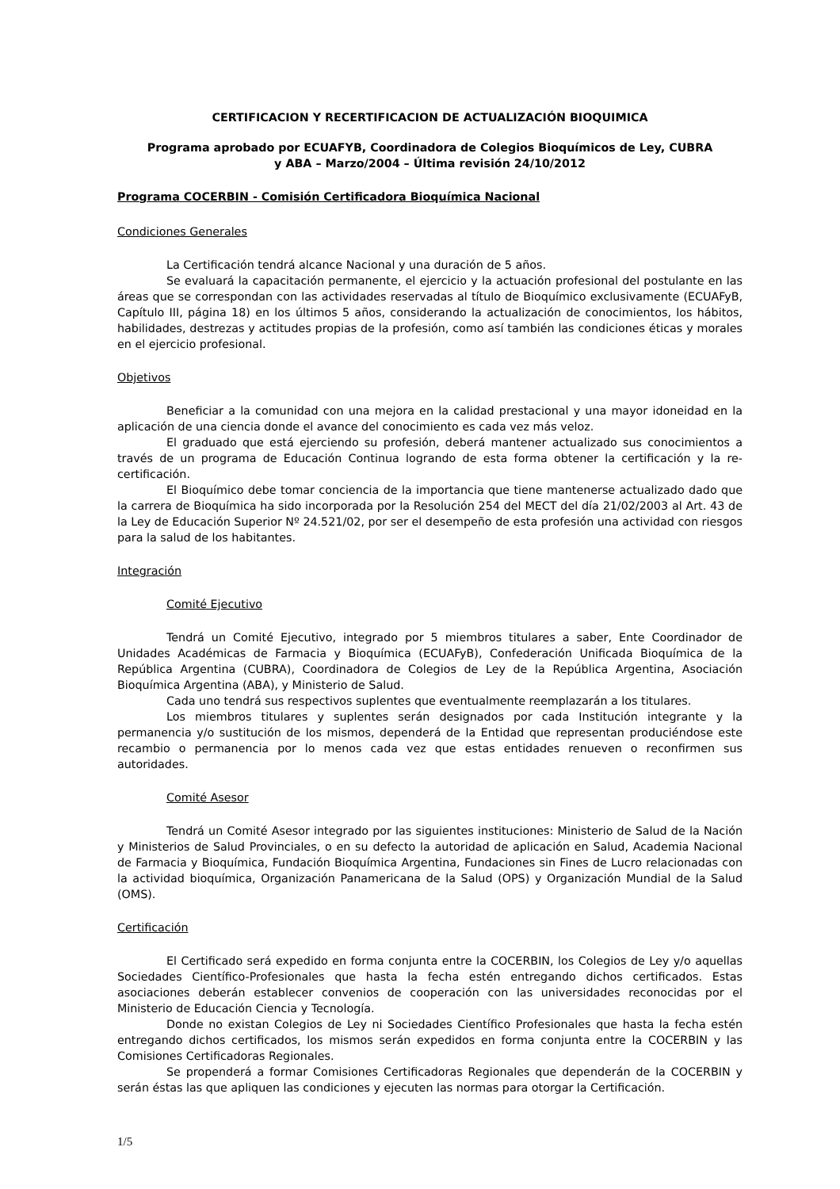CERTIFICACION Y RECERTIFICACION DE ACTUALIZACIÓN BIOQUIMICA
Programa aprobado por ECUAFYB, Coordinadora de Colegios Bioquímicos de Ley, CUBRA
y ABA – Marzo/2004 – Última revisión 24/10/2012
Programa COCERBIN - Comisión Certificadora Bioquímica Nacional
Condiciones Generales
La Certificación tendrá alcance Nacional y una duración de 5 años.
Se evaluará la capacitación permanente, el ejercicio y la actuación profesional del postulante en las áreas que se correspondan con las actividades reservadas al título de Bioquímico exclusivamente (ECUAFyB, Capítulo III, página 18) en los últimos 5 años, considerando la actualización de conocimientos, los hábitos, habilidades, destrezas y actitudes propias de la profesión, como así también las condiciones éticas y morales en el ejercicio profesional.
Objetivos
Beneficiar a la comunidad con una mejora en la calidad prestacional y una mayor idoneidad en la aplicación de una ciencia donde el avance del conocimiento es cada vez más veloz.
El graduado que está ejerciendo su profesión, deberá mantener actualizado sus conocimientos a través de un programa de Educación Continua logrando de esta forma obtener la certificación y la re-certificación.
El Bioquímico debe tomar conciencia de la importancia que tiene mantenerse actualizado dado que la carrera de Bioquímica ha sido incorporada por la Resolución 254 del MECT del día 21/02/2003 al Art. 43 de la Ley de Educación Superior Nº 24.521/02, por ser el desempeño de esta profesión una actividad con riesgos para la salud de los habitantes.
Integración
Comité Ejecutivo
Tendrá un Comité Ejecutivo, integrado por 5 miembros titulares a saber, Ente Coordinador de Unidades Académicas de Farmacia y Bioquímica (ECUAFyB), Confederación Unificada Bioquímica de la República Argentina (CUBRA), Coordinadora de Colegios de Ley de la República Argentina, Asociación Bioquímica Argentina (ABA), y Ministerio de Salud.
Cada uno tendrá sus respectivos suplentes que eventualmente reemplazarán a los titulares.
Los miembros titulares y suplentes serán designados por cada Institución integrante y la permanencia y/o sustitución de los mismos, dependerá de la Entidad que representan produciéndose este recambio o permanencia por lo menos cada vez que estas entidades renueven o reconfirmen sus autoridades.
Comité Asesor
Tendrá un Comité Asesor integrado por las siguientes instituciones: Ministerio de Salud de la Nación y Ministerios de Salud Provinciales, o en su defecto la autoridad de aplicación en Salud, Academia Nacional de Farmacia y Bioquímica, Fundación Bioquímica Argentina, Fundaciones sin Fines de Lucro relacionadas con la actividad bioquímica, Organización Panamericana de la Salud (OPS) y Organización Mundial de la Salud (OMS).
Certificación
El Certificado será expedido en forma conjunta entre la COCERBIN, los Colegios de Ley y/o aquellas Sociedades Científico-Profesionales que hasta la fecha estén entregando dichos certificados. Estas asociaciones deberán establecer convenios de cooperación con las universidades reconocidas por el Ministerio de Educación Ciencia y Tecnología.
Donde no existan Colegios de Ley ni Sociedades Científico Profesionales que hasta la fecha estén entregando dichos certificados, los mismos serán expedidos en forma conjunta entre la COCERBIN y las Comisiones Certificadoras Regionales.
Se propenderá a formar Comisiones Certificadoras Regionales que dependerán de la COCERBIN y serán éstas las que apliquen las condiciones y ejecuten las normas para otorgar la Certificación.
1/5